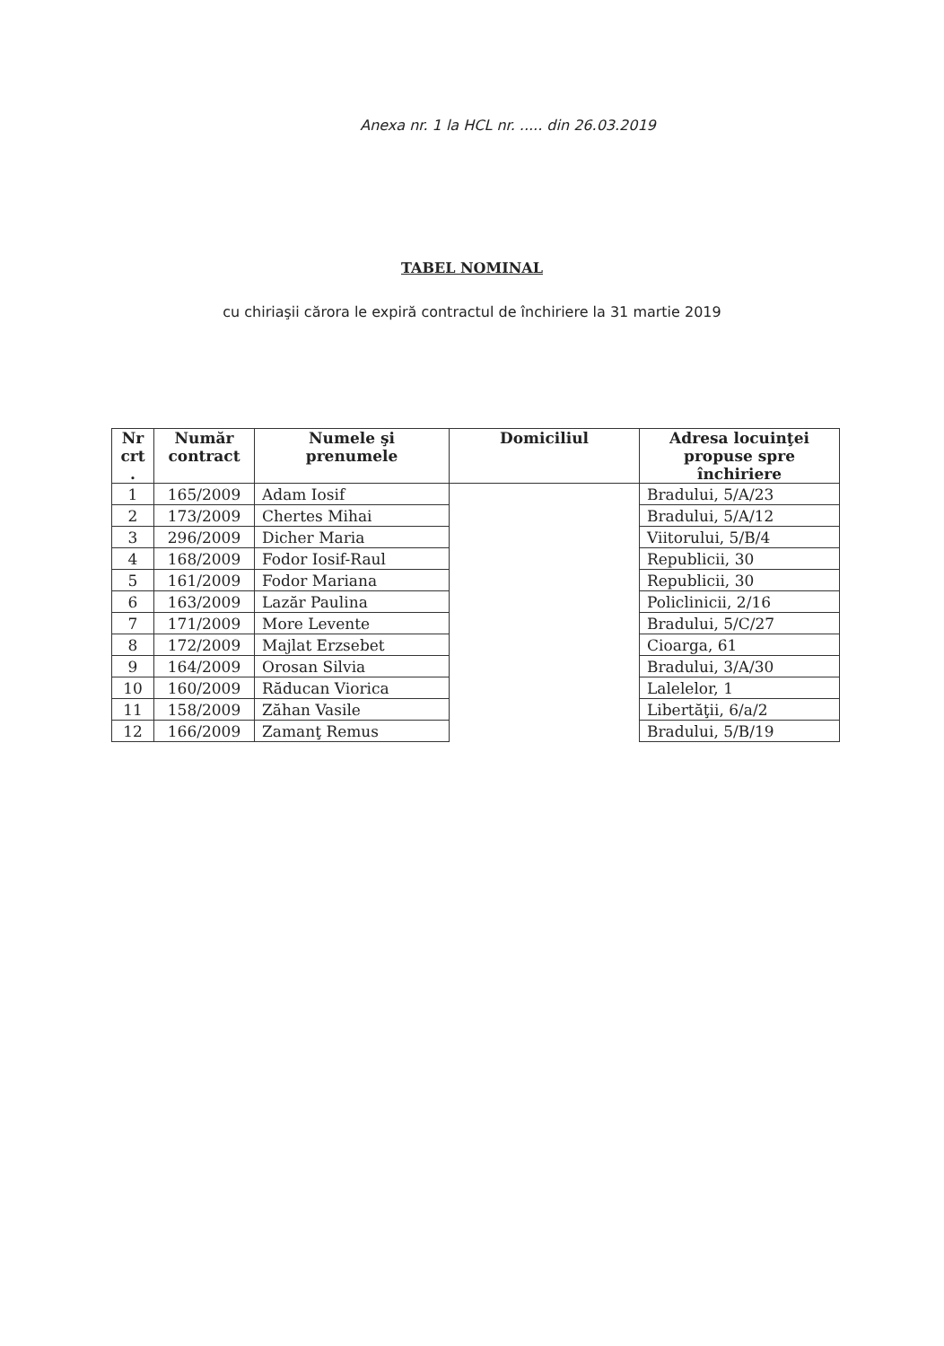Anexa nr. 1 la HCL nr. ..... din 26.03.2019
TABEL NOMINAL
cu chiriaşii cărora le expiră contractul de închiriere la 31 martie 2019
| Nr crt . | Număr contract | Numele şi prenumele | Domiciliul | Adresa locuinţei propuse spre închiriere |
| --- | --- | --- | --- | --- |
| 1 | 165/2009 | Adam Iosif | | Bradului, 5/A/23 |
| 2 | 173/2009 | Chertes Mihai | | Bradului, 5/A/12 |
| 3 | 296/2009 | Dicher Maria | | Viitorului, 5/B/4 |
| 4 | 168/2009 | Fodor Iosif-Raul | | Republicii, 30 |
| 5 | 161/2009 | Fodor Mariana | | Republicii, 30 |
| 6 | 163/2009 | Lazăr Paulina | | Policlinicii, 2/16 |
| 7 | 171/2009 | More Levente | | Bradului, 5/C/27 |
| 8 | 172/2009 | Majlat Erzsebet | | Cioarga, 61 |
| 9 | 164/2009 | Orosan Silvia | | Bradului, 3/A/30 |
| 10 | 160/2009 | Răducan Viorica | | Lalelelor, 1 |
| 11 | 158/2009 | Zăhan Vasile | | Libertăţii, 6/a/2 |
| 12 | 166/2009 | Zamanţ Remus | | Bradului, 5/B/19 |